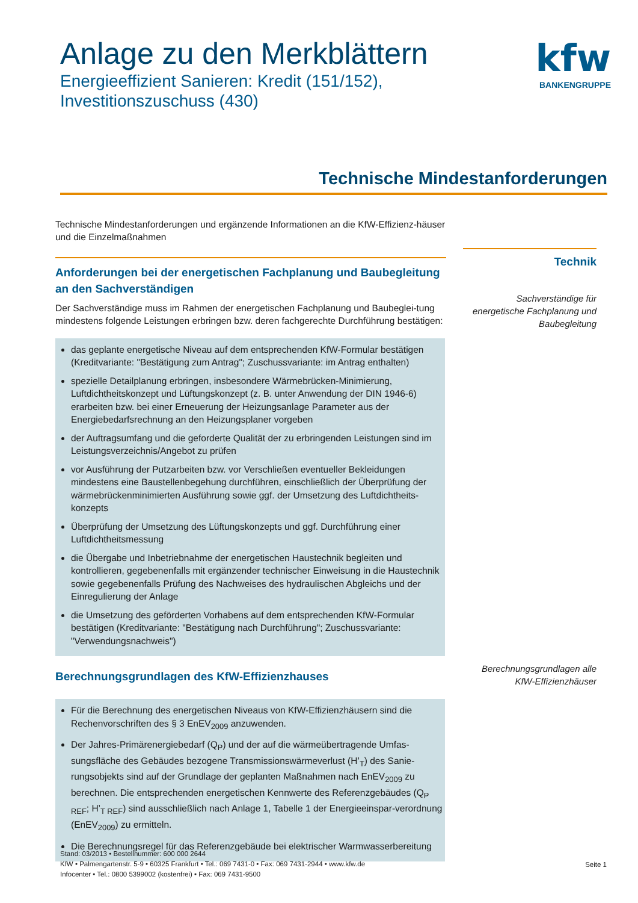Anlage zu den Merkblättern
Energieeffizient Sanieren: Kredit (151/152), Investitionszuschuss (430)
kfw
BANKENGRUPPE
Technische Mindestanforderungen
Technische Mindestanforderungen und ergänzende Informationen an die KfW-Effizienz-häuser und die Einzelmaßnahmen
Anforderungen bei der energetischen Fachplanung und Baubegleitung an den Sachverständigen
Der Sachverständige muss im Rahmen der energetischen Fachplanung und Baubeglei-tung mindestens folgende Leistungen erbringen bzw. deren fachgerechte Durchführung bestätigen:
das geplante energetische Niveau auf dem entsprechenden KfW-Formular bestätigen (Kreditvariante: "Bestätigung zum Antrag"; Zuschussvariante: im Antrag enthalten)
spezielle Detailplanung erbringen, insbesondere Wärmebrücken-Minimierung, Luftdichtheitskonzept und Lüftungskonzept (z. B. unter Anwendung der DIN 1946-6) erarbeiten bzw. bei einer Erneuerung der Heizungsanlage Parameter aus der Energiebedarfsrechnung an den Heizungsplaner vorgeben
der Auftragsumfang und die geforderte Qualität der zu erbringenden Leistungen sind im Leistungsverzeichnis/Angebot zu prüfen
vor Ausführung der Putzarbeiten bzw. vor Verschließen eventueller Bekleidungen mindestens eine Baustellenbegehung durchführen, einschließlich der Überprüfung der wärmebrückenminimierten Ausführung sowie ggf. der Umsetzung des Luftdichtheits-konzepts
Überprüfung der Umsetzung des Lüftungskonzepts und ggf. Durchführung einer Luftdichtheitsmessung
die Übergabe und Inbetriebnahme der energetischen Haustechnik begleiten und kontrollieren, gegebenenfalls mit ergänzender technischer Einweisung in die Haustechnik sowie gegebenenfalls Prüfung des Nachweises des hydraulischen Abgleichs und der Einregulierung der Anlage
die Umsetzung des geförderten Vorhabens auf dem entsprechenden KfW-Formular bestätigen (Kreditvariante: "Bestätigung nach Durchführung"; Zuschussvariante: "Verwendungsnachweis")
Berechnungsgrundlagen des KfW-Effizienzhauses
Für die Berechnung des energetischen Niveaus von KfW-Effizienzhäusern sind die Rechenvorschriften des § 3 EnEV<sub>2009</sub> anzuwenden.
Der Jahres-Primärenergiebedarf (Q<sub>P</sub>) und der auf die wärmeübertragende Umfas-sungsfläche des Gebäudes bezogene Transmissionswärmeverlust (H’<sub>T</sub>) des Sanie-rungsobjekts sind auf der Grundlage der geplanten Maßnahmen nach EnEV<sub>2009</sub> zu berechnen. Die entsprechenden energetischen Kennwerte des Referenzgebäudes (Q<sub>P REF</sub>; H’<sub>T REF</sub>) sind ausschließlich nach Anlage 1, Tabelle 1 der Energieeinspar-verordnung (EnEV<sub>2009</sub>) zu ermitteln.
Die Berechnungsregel für das Referenzgebäude bei elektrischer Warmwasserbereitung
Technik
Sachverständige für energetische Fachplanung und Baubegleitung
Berechnungsgrundlagen alle KfW-Effizienzhäuser
Stand: 03/2013 • Bestellnummer: 600 000 2644
KfW • Palmengartenstr. 5-9 • 60325 Frankfurt • Tel.: 069 7431-0 • Fax: 069 7431-2944 • www.kfw.de
Infocenter • Tel.: 0800 5399002 (kostenfrei) • Fax: 069 7431-9500
Seite 1